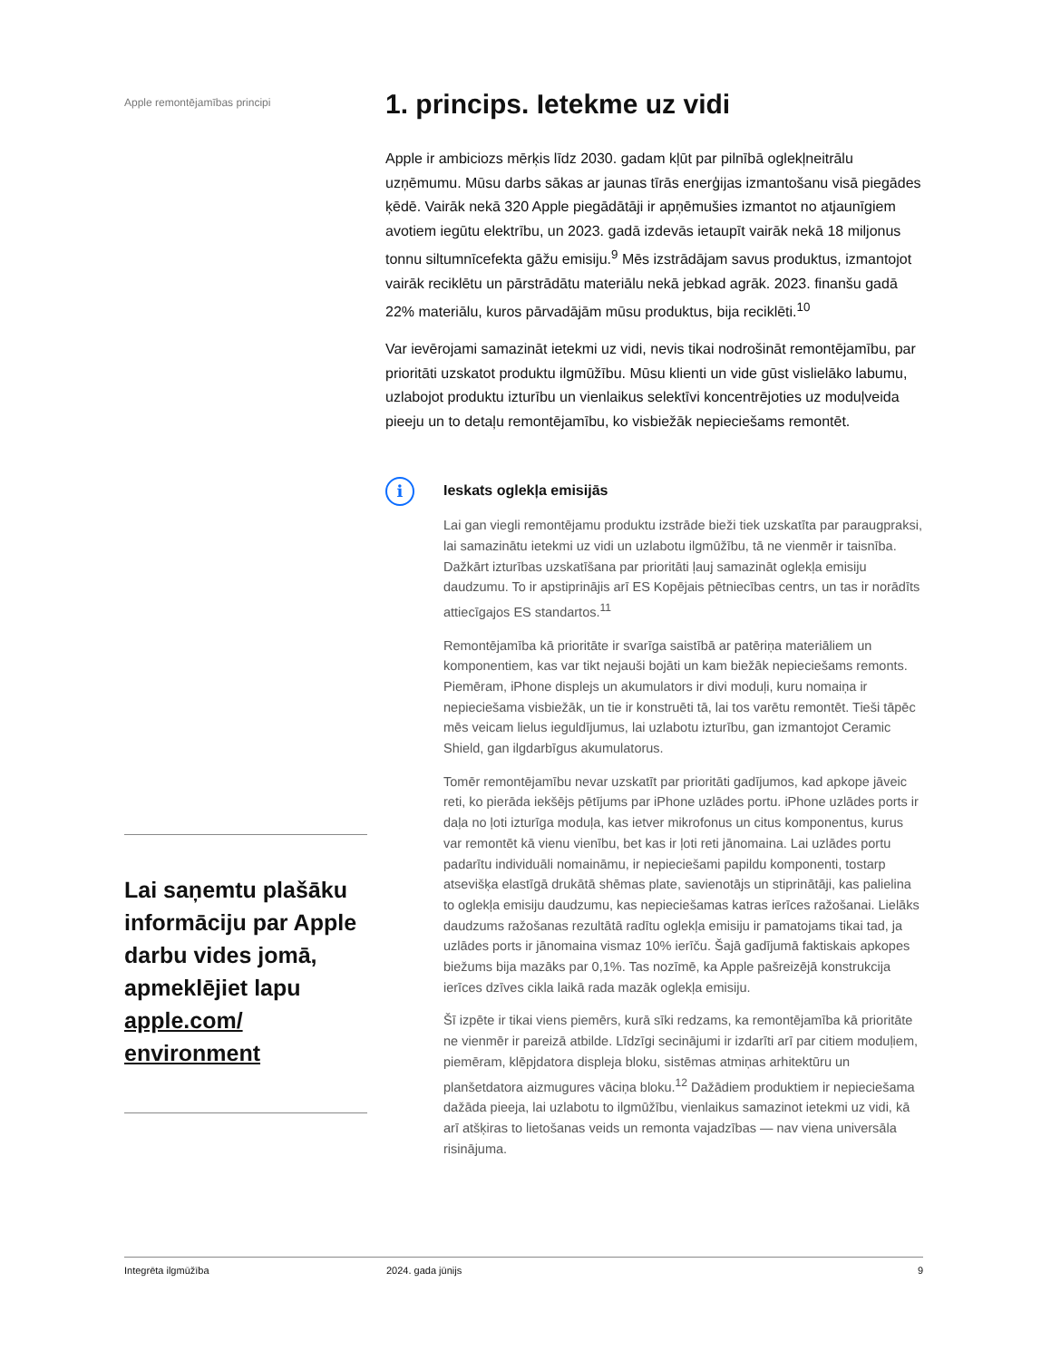Apple remontējamības principi
Lai saņemtu plašāku informāciju par Apple darbu vides jomā, apmeklējiet lapu apple.com/ environment
1. princips. Ietekme uz vidi
Apple ir ambiciozs mērķis līdz 2030. gadam kļūt par pilnībā oglekļneitrālu uzņēmumu. Mūsu darbs sākas ar jaunas tīrās enerģijas izmantošanu visā piegādes ķēdē. Vairāk nekā 320 Apple piegādātāji ir apņēmušies izmantot no atjaunīgiem avotiem iegūtu elektrību, un 2023. gadā izdevās ietaupīt vairāk nekā 18 miljonus tonnu siltumnīcefekta gāžu emisiju.<sup>9</sup> Mēs izstrādājam savus produktus, izmantojot vairāk reciklētu un pārstrādātu materiālu nekā jebkad agrāk. 2023. finanšu gadā 22% materiālu, kuros pārvadājām mūsu produktus, bija reciklēti.<sup>10</sup>
Var ievērojami samazināt ietekmi uz vidi, nevis tikai nodrošināt remontējamību, par prioritāti uzskatot produktu ilgmūžību. Mūsu klienti un vide gūst vislielāko labumu, uzlabojot produktu izturību un vienlaikus selektīvi koncentrējoties uz moduļveida pieeju un to detaļu remontējamību, ko visbiežāk nepieciešams remontēt.
i
Ieskats oglekļa emisijās
Lai gan viegli remontējamu produktu izstrāde bieži tiek uzskatīta par paraugpraksi, lai samazinātu ietekmi uz vidi un uzlabotu ilgmūžību, tā ne vienmēr ir taisnība. Dažkārt izturības uzskatīšana par prioritāti ļauj samazināt oglekļa emisiju daudzumu. To ir apstiprinājis arī ES Kopējais pētniecības centrs, un tas ir norādīts attiecīgajos ES standartos.<sup>11</sup>
Remontējamība kā prioritāte ir svarīga saistībā ar patēriņa materiāliem un komponentiem, kas var tikt nejauši bojāti un kam biežāk nepieciešams remonts. Piemēram, iPhone displejs un akumulators ir divi moduļi, kuru nomaiņa ir nepieciešama visbiežāk, un tie ir konstruēti tā, lai tos varētu remontēt. Tieši tāpēc mēs veicam lielus ieguldījumus, lai uzlabotu izturību, gan izmantojot Ceramic Shield, gan ilgdarbīgus akumulatorus.
Tomēr remontējamību nevar uzskatīt par prioritāti gadījumos, kad apkope jāveic reti, ko pierāda iekšējs pētījums par iPhone uzlādes portu. iPhone uzlādes ports ir daļa no ļoti izturīga moduļa, kas ietver mikrofonus un citus komponentus, kurus var remontēt kā vienu vienību, bet kas ir ļoti reti jānomaina. Lai uzlādes portu padarītu individuāli nomaināmu, ir nepieciešami papildu komponenti, tostarp atsevišķa elastīgā drukātā shēmas plate, savienotājs un stiprinātāji, kas palielina to oglekļa emisiju daudzumu, kas nepieciešamas katras ierīces ražošanai. Lielāks daudzums ražošanas rezultātā radītu oglekļa emisiju ir pamatojams tikai tad, ja uzlādes ports ir jānomaina vismaz 10% ierīču. Šajā gadījumā faktiskais apkopes biežums bija mazāks par 0,1%. Tas nozīmē, ka Apple pašreizējā konstrukcija ierīces dzīves cikla laikā rada mazāk oglekļa emisiju.
Šī izpēte ir tikai viens piemērs, kurā sīki redzams, ka remontējamība kā prioritāte ne vienmēr ir pareizā atbilde. Līdzīgi secinājumi ir izdarīti arī par citiem moduļiem, piemēram, klēpjdatora displeja bloku, sistēmas atmiņas arhitektūru un planšetdatora aizmugures vāciņa bloku.<sup>12</sup> Dažādiem produktiem ir nepieciešama dažāda pieeja, lai uzlabotu to ilgmūžību, vienlaikus samazinot ietekmi uz vidi, kā arī atšķiras to lietošanas veids un remonta vajadzības — nav viena universāla risinājuma.
Integrēta ilgmūžība 2024. gada jūnijs 9